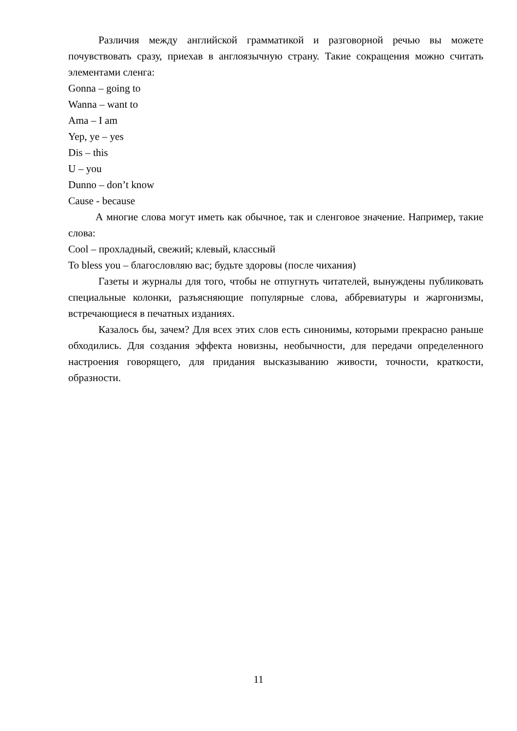Различия между английской грамматикой и разговорной речью вы можете почувствовать сразу, приехав в англоязычную страну. Такие сокращения можно считать элементами сленга:
Gonna – going to
Wanna – want to
Ama – I am
Yep, ye – yes
Dis – this
U – you
Dunno – don’t know
Cause - because
А многие слова могут иметь как обычное, так и сленговое значение. Например, такие слова:
Cool – прохладный, свежий; клевый, классный
To bless you – благословляю вас; будьте здоровы (после чихания)
Газеты и журналы для того, чтобы не отпугнуть читателей, вынуждены публиковать специальные колонки, разъясняющие популярные слова, аббревиатуры и жаргонизмы, встречающиеся в печатных изданиях.
Казалось бы, зачем? Для всех этих слов есть синонимы, которыми прекрасно раньше обходились. Для создания эффекта новизны, необычности, для передачи определенного настроения говорящего, для придания высказыванию живости, точности, краткости, образности.
11